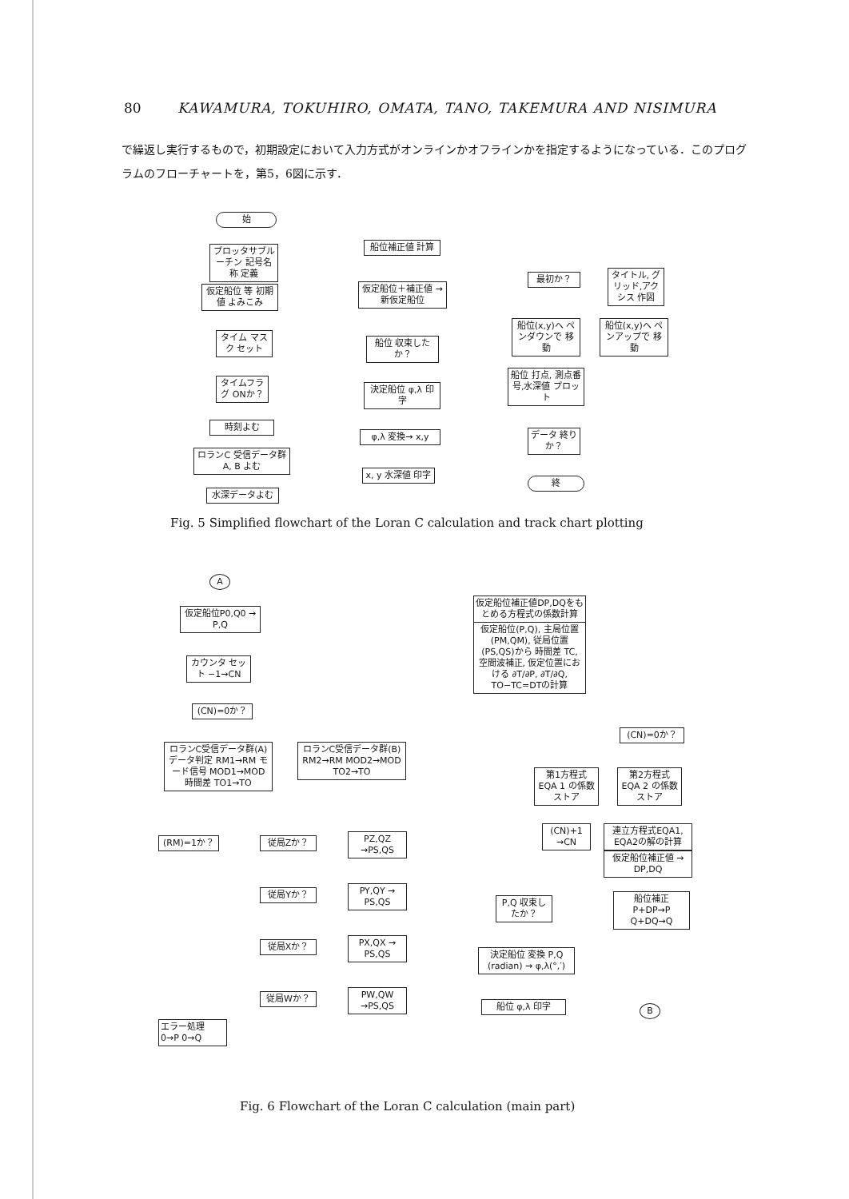80 KAWAMURA, TOKUHIRO, OMATA, TANO, TAKEMURA AND NISIMURA
で繰返し実行するもので，初期設定において入力方式がオンラインかオフラインかを指定するようになっている．このプログラムのフローチャートを，第5，6図に示す．
始
プロッタサブルーチン 記号名称 定義
仮定船位 等 初期値 よみこみ
タイム マスク セット
タイムフラグ ONか？
時刻よむ
ロランC 受信データ群A, B よむ
水深データよむ
船位補正値 計算
仮定船位＋補正値 → 新仮定船位
船位 収束したか？
決定船位 φ,λ 印字
φ,λ 変換→ x,y
x, y 水深値 印字
最初か？
タイトル, グリッド,アクシス 作図
船位(x,y)へ ペンダウンで 移動
船位(x,y)へ ペンアップで 移動
船位 打点, 測点番号,水深値 プロット
データ 終りか？
終
Fig. 5 Simplified flowchart of the Loran C calculation and track chart plotting
A
仮定船位P0,Q0 → P,Q
カウンタ セット −1→CN
(CN)=0か？
ロランC受信データ群(A) データ判定 RM1→RM モード信号 MOD1→MOD 時間差 TO1→TO
ロランC受信データ群(B) RM2→RM MOD2→MOD TO2→TO
(RM)=1か？ 従局Zか？
PZ,QZ →PS,QS
従局Yか？
PY,QY → PS,QS
従局Xか？
PX,QX → PS,QS
従局Wか？
PW,QW →PS,QS
エラー処理 0→P 0→Q
仮定船位補正値DP,DQをもとめる方程式の係数計算
仮定船位(P,Q), 主局位置(PM,QM), 従局位置(PS,QS)から 時間差 TC, 空間波補正, 仮定位置における ∂T/∂P, ∂T/∂Q, TO−TC=DTの計算
(CN)=0か？
第1方程式 EQA 1 の係数ストア
第2方程式 EQA 2 の係数ストア
(CN)+1 →CN
連立方程式EQA1, EQA2の解の計算
仮定船位補正値 → DP,DQ
船位補正 P+DP→P Q+DQ→Q
P,Q 収束したか？
決定船位 変換 P,Q (radian) → φ,λ(°,′)
船位 φ,λ 印字 B
Fig. 6 Flowchart of the Loran C calculation (main part)